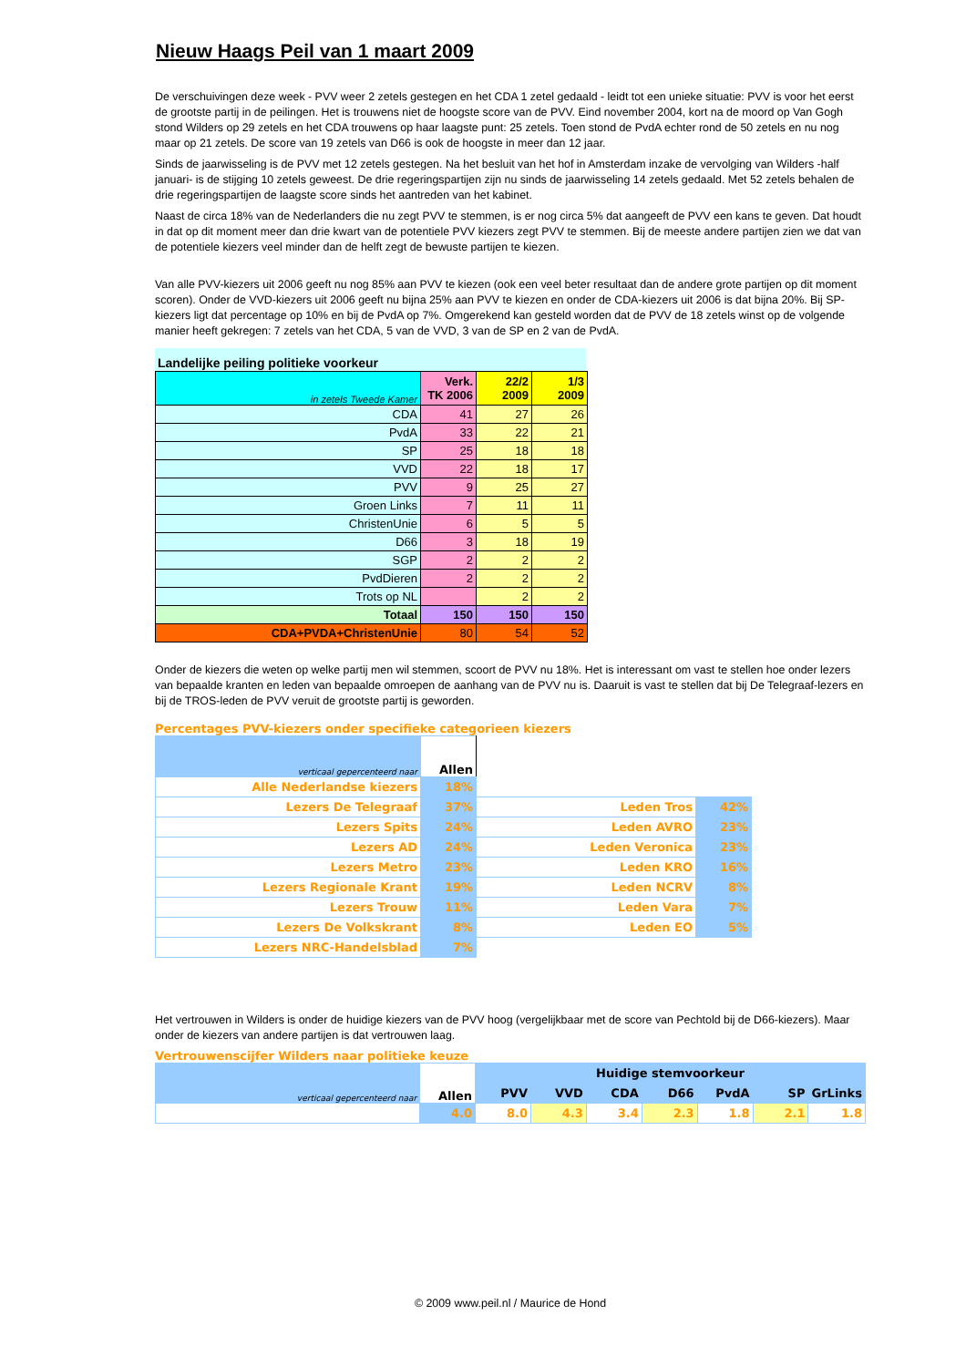Nieuw Haags Peil van 1 maart 2009
De verschuivingen deze week - PVV weer 2 zetels gestegen en het CDA 1 zetel gedaald - leidt tot een unieke situatie: PVV is voor het eerst de grootste partij in de peilingen. Het is trouwens niet de hoogste score van de PVV. Eind november 2004, kort na de moord op Van Gogh stond Wilders op 29 zetels en het CDA trouwens op haar laagste punt: 25 zetels. Toen stond de PvdA echter rond de 50 zetels en nu nog maar op 21 zetels. De score van 19 zetels van D66 is ook de hoogste in meer dan 12 jaar.
Sinds de jaarwisseling is de PVV met 12 zetels gestegen. Na het besluit van het hof in Amsterdam inzake de vervolging van Wilders -half januari- is de stijging 10 zetels geweest. De drie regeringspartijen zijn nu sinds de jaarwisseling 14 zetels gedaald. Met 52 zetels behalen de drie regeringspartijen de laagste score sinds het aantreden van het kabinet.
Naast de circa 18% van de Nederlanders die nu zegt PVV te stemmen, is er nog circa 5% dat aangeeft de PVV een kans te geven. Dat houdt in dat op dit moment meer dan drie kwart van de potentiele PVV kiezers zegt PVV te stemmen. Bij de meeste andere partijen zien we dat van de potentiele kiezers veel minder dan de helft zegt de bewuste partijen te kiezen.
Van alle PVV-kiezers uit 2006 geeft nu nog 85% aan PVV te kiezen (ook een veel beter resultaat dan de andere grote partijen op dit moment scoren). Onder de VVD-kiezers uit 2006 geeft nu bijna 25% aan PVV te kiezen en onder de CDA-kiezers uit 2006 is dat bijna 20%. Bij SP-kiezers ligt dat percentage op 10% en bij de PvdA op 7%. Omgerekend kan gesteld worden dat de PVV de 18 zetels winst op de volgende manier heeft gekregen: 7 zetels van het CDA, 5 van de VVD, 3 van de SP en 2 van de PvdA.
Landelijke peiling politieke voorkeur
| in zetels Tweede Kamer | Verk. TK 2006 | 22/2 2009 | 1/3 2009 |
| --- | --- | --- | --- |
| CDA | 41 | 27 | 26 |
| PvdA | 33 | 22 | 21 |
| SP | 25 | 18 | 18 |
| VVD | 22 | 18 | 17 |
| PVV | 9 | 25 | 27 |
| Groen Links | 7 | 11 | 11 |
| ChristenUnie | 6 | 5 | 5 |
| D66 | 3 | 18 | 19 |
| SGP | 2 | 2 | 2 |
| PvdDieren | 2 | 2 | 2 |
| Trots op NL | | 2 | 2 |
| Totaal | 150 | 150 | 150 |
| CDA+PVDA+ChristenUnie | 80 | 54 | 52 |
Onder de kiezers die weten op welke partij men wil stemmen, scoort de PVV nu 18%. Het is interessant om vast te stellen hoe onder lezers van bepaalde kranten en leden van bepaalde omroepen de aanhang van de PVV nu is. Daaruit is vast te stellen dat bij De Telegraaf-lezers en bij de TROS-leden de PVV veruit de grootste partij is geworden.
Percentages PVV-kiezers onder specifieke categorieen kiezers
| verticaal gepercenteerd naar | Allen | | |
| Alle Nederlandse kiezers | 18% | | |
| Lezers De Telegraaf | 37% | Leden Tros | 42% |
| Lezers Spits | 24% | Leden AVRO | 23% |
| Lezers AD | 24% | Leden Veronica | 23% |
| Lezers Metro | 23% | Leden KRO | 16% |
| Lezers Regionale Krant | 19% | Leden NCRV | 8% |
| Lezers Trouw | 11% | Leden Vara | 7% |
| Lezers De Volkskrant | 8% | Leden EO | 5% |
| Lezers NRC-Handelsblad | 7% | | |
Het vertrouwen in Wilders is onder de huidige kiezers van de PVV hoog (vergelijkbaar met de score van Pechtold bij de D66-kiezers). Maar onder de kiezers van andere partijen is dat vertrouwen laag.
Vertrouwenscijfer Wilders naar politieke keuze
| verticaal gepercenteerd naar | Allen | Huidige stemvoorkeur | | | | | | |
| | | PVV | VVD | CDA | D66 | PvdA | SP | GrLinks |
| | 4.0 | 8.0 | 4.3 | 3.4 | 2.3 | 1.8 | 2.1 | 1.8 |
© 2009 www.peil.nl / Maurice de Hond